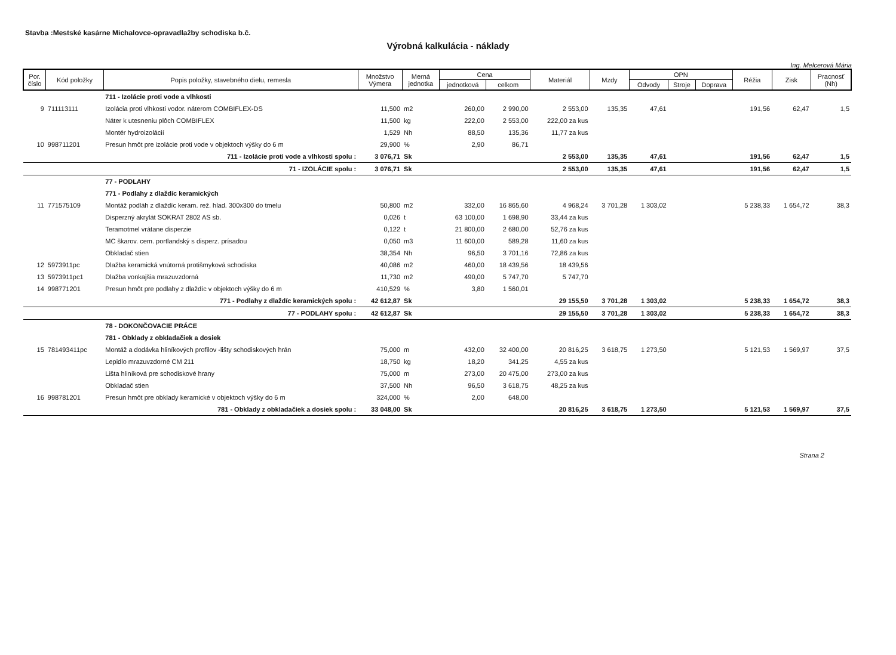Stavba :Mestské kasárne Michalovce-opravadlažby schodiska b.č.
Výrobná kalkulácia - náklady
Ing. Melcerová Mária
| Por. číslo | Kód položky | Popis položky, stavebného dielu, remesla | Množstvo Výmera | Merná jednotka | Cena | | Materiál | Mzdy | OPN | | | Réžia | Zisk | Pracnosť (Nh) |
| --- | --- | --- | --- | --- | --- | --- | --- | --- | --- | --- | --- | --- | --- | --- |
| | | | | | jednotková | celkom | | | Odvody | Stroje | Doprava | | | |
| | | 711 - Izolácie proti vode a vlhkosti | | | | | | | | | | | | |
| 9 | 711113111 | Izolácia proti vlhkosti vodor. náterom COMBIFLEX-DS | 11,500 | m2 | 260,00 | 2 990,00 | 2 553,00 | 135,35 | 47,61 | | | 191,56 | 62,47 | 1,5 |
| | | Náter k utesneniu plôch COMBIFLEX | 11,500 | kg | 222,00 | 2 553,00 | 222,00 za kus | | | | | | | |
| | | Montér hydroizolácií | 1,529 | Nh | 88,50 | 135,36 | 11,77 za kus | | | | | | | |
| 10 | 998711201 | Presun hmôt pre izolácie proti vode v objektoch výšky do 6 m | 29,900 | % | 2,90 | 86,71 | | | | | | | | |
| | | 711 - Izolácie proti vode a vlhkosti spolu : | 3 076,71 | Sk | | | 2 553,00 | 135,35 | 47,61 | | | 191,56 | 62,47 | 1,5 |
| | | 71 - IZOLÁCIE spolu : | 3 076,71 | Sk | | | 2 553,00 | 135,35 | 47,61 | | | 191,56 | 62,47 | 1,5 |
| | | 77 - PODLAHY | | | | | | | | | | | | |
| | | 771 - Podlahy z dlaždíc keramických | | | | | | | | | | | | |
| 11 | 771575109 | Montáž podláh z dlaždíc keram. rež. hlad. 300x300 do tmelu | 50,800 | m2 | 332,00 | 16 865,60 | 4 968,24 | 3 701,28 | 1 303,02 | | | 5 238,33 | 1 654,72 | 38,3 |
| | | Disperzný akrylát SOKRAT 2802 AS sb. | 0,026 | t | 63 100,00 | 1 698,90 | 33,44 za kus | | | | | | | |
| | | Teramotmel vrátane disperzie | 0,122 | t | 21 800,00 | 2 680,00 | 52,76 za kus | | | | | | | |
| | | MC škarov. cem. portlandský s disperz. prísadou | 0,050 | m3 | 11 600,00 | 589,28 | 11,60 za kus | | | | | | | |
| | | Obkladač stien | 38,354 | Nh | 96,50 | 3 701,16 | 72,86 za kus | | | | | | | |
| 12 | 5973911pc | Dlažba keramická vnútorná protišmyková schodiska | 40,086 | m2 | 460,00 | 18 439,56 | 18 439,56 | | | | | | | |
| 13 | 5973911pc1 | Dlažba vonkajšia mrazuvzdorná | 11,730 | m2 | 490,00 | 5 747,70 | 5 747,70 | | | | | | | |
| 14 | 998771201 | Presun hmôt pre podlahy z dlaždíc v objektoch výšky do 6 m | 410,529 | % | 3,80 | 1 560,01 | | | | | | | | |
| | | 771 - Podlahy z dlaždíc keramických spolu : | 42 612,87 | Sk | | | 29 155,50 | 3 701,28 | 1 303,02 | | | 5 238,33 | 1 654,72 | 38,3 |
| | | 77 - PODLAHY spolu : | 42 612,87 | Sk | | | 29 155,50 | 3 701,28 | 1 303,02 | | | 5 238,33 | 1 654,72 | 38,3 |
| | | 78 - DOKONČOVACIE PRÁCE | | | | | | | | | | | | |
| | | 781 - Obklady z obkladačiek a dosiek | | | | | | | | | | | | |
| 15 | 781493411pc | Montáž a dodávka hliníkových profilov -lišty schodiskových hrán | 75,000 | m | 432,00 | 32 400,00 | 20 816,25 | 3 618,75 | 1 273,50 | | | 5 121,53 | 1 569,97 | 37,5 |
| | | Lepidlo mrazuvzdorné CM 211 | 18,750 | kg | 18,20 | 341,25 | 4,55 za kus | | | | | | | |
| | | Lišta hliníková pre schodiskové hrany | 75,000 | m | 273,00 | 20 475,00 | 273,00 za kus | | | | | | | |
| | | Obkladač stien | 37,500 | Nh | 96,50 | 3 618,75 | 48,25 za kus | | | | | | | |
| 16 | 998781201 | Presun hmôt pre obklady keramické v objektoch výšky do 6 m | 324,000 | % | 2,00 | 648,00 | | | | | | | | |
| | | 781 - Obklady z obkladačiek a dosiek spolu : | 33 048,00 | Sk | | | 20 816,25 | 3 618,75 | 1 273,50 | | | 5 121,53 | 1 569,97 | 37,5 |
Strana 2